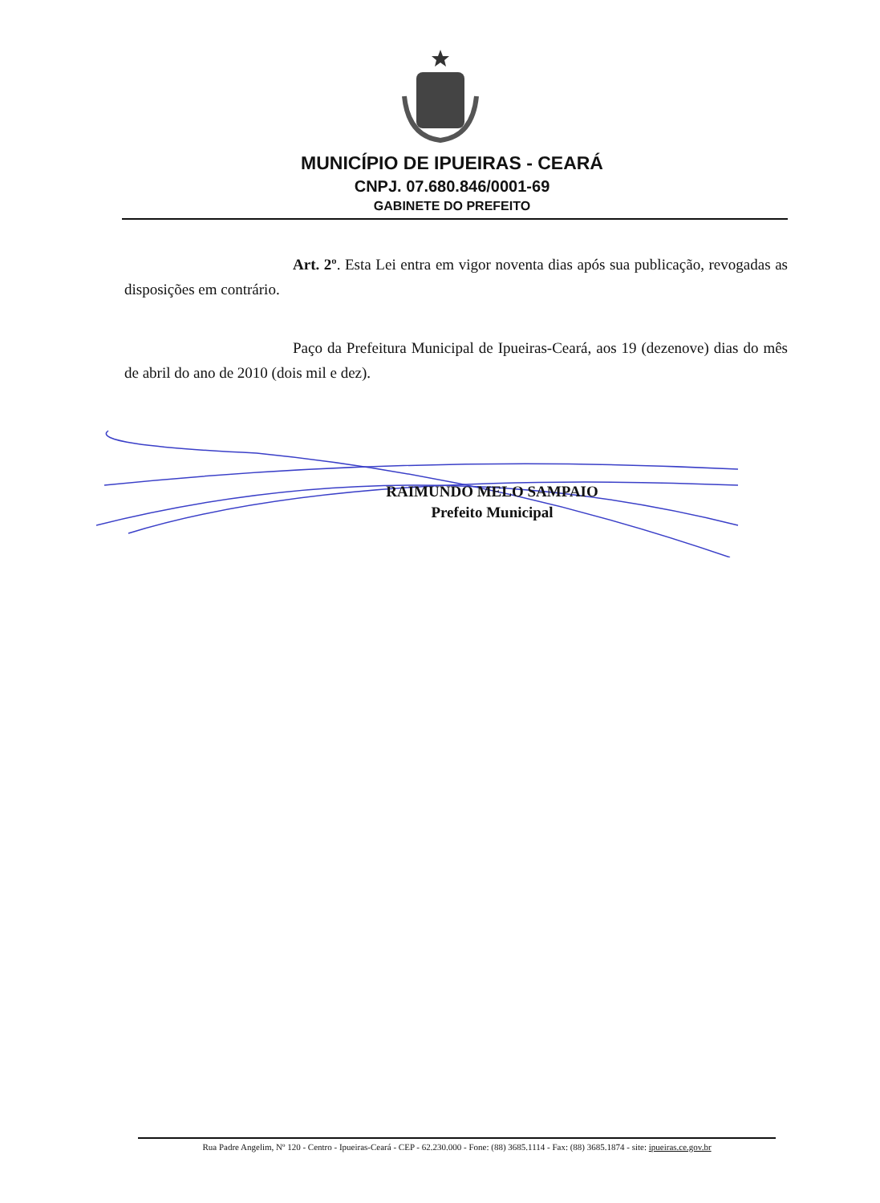MUNICÍPIO DE IPUEIRAS - CEARÁ
CNPJ. 07.680.846/0001-69
GABINETE DO PREFEITO
Art. 2º. Esta Lei entra em vigor noventa dias após sua publicação, revogadas as disposições em contrário.
Paço da Prefeitura Municipal de Ipueiras-Ceará, aos 19 (dezenove) dias do mês de abril do ano de 2010 (dois mil e dez).
RAIMUNDO MELO SAMPAIO
Prefeito Municipal
Rua Padre Angelim, Nº 120 - Centro - Ipueiras-Ceará - CEP - 62.230.000 - Fone: (88) 3685.1114 - Fax: (88) 3685.1874 - site: ipueiras.ce.gov.br